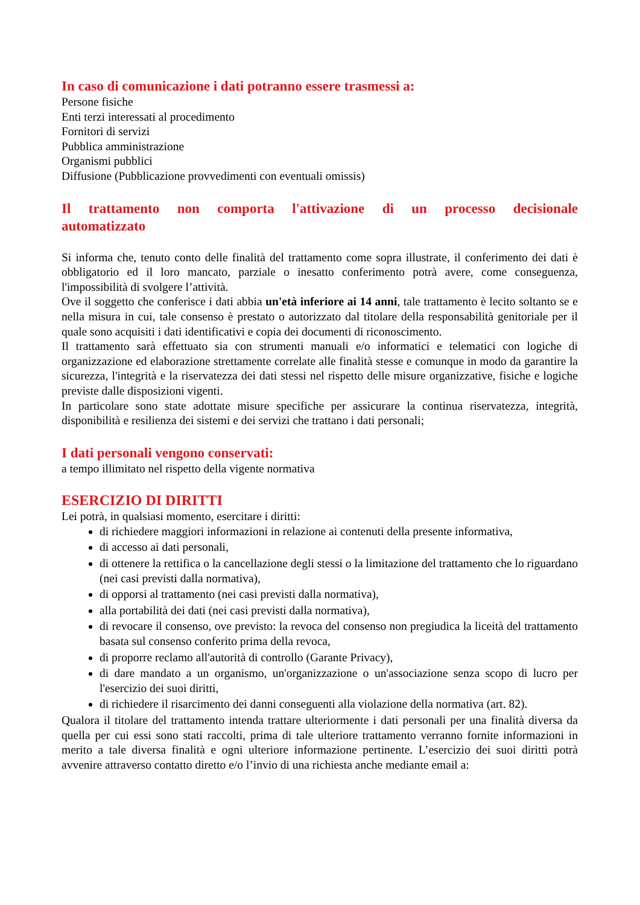In caso di comunicazione i dati potranno essere trasmessi a:
Persone fisiche
Enti terzi interessati al procedimento
Fornitori di servizi
Pubblica amministrazione
Organismi pubblici
Diffusione (Pubblicazione provvedimenti con eventuali omissis)
Il trattamento non comporta l'attivazione di un processo decisionale automatizzato
Si informa che, tenuto conto delle finalità del trattamento come sopra illustrate, il conferimento dei dati è obbligatorio ed il loro mancato, parziale o inesatto conferimento potrà avere, come conseguenza, l'impossibilità di svolgere l’attività.
Ove il soggetto che conferisce i dati abbia un'età inferiore ai 14 anni, tale trattamento è lecito soltanto se e nella misura in cui, tale consenso è prestato o autorizzato dal titolare della responsabilità genitoriale per il quale sono acquisiti i dati identificativi e copia dei documenti di riconoscimento.
Il trattamento sarà effettuato sia con strumenti manuali e/o informatici e telematici con logiche di organizzazione ed elaborazione strettamente correlate alle finalità stesse e comunque in modo da garantire la sicurezza, l'integrità e la riservatezza dei dati stessi nel rispetto delle misure organizzative, fisiche e logiche previste dalle disposizioni vigenti.
In particolare sono state adottate misure specifiche per assicurare la continua riservatezza, integrità, disponibilità e resilienza dei sistemi e dei servizi che trattano i dati personali;
I dati personali vengono conservati:
a tempo illimitato nel rispetto della vigente normativa
ESERCIZIO DI DIRITTI
Lei potrà, in qualsiasi momento, esercitare i diritti:
di richiedere maggiori informazioni in relazione ai contenuti della presente informativa,
di accesso ai dati personali,
di ottenere la rettifica o la cancellazione degli stessi o la limitazione del trattamento che lo riguardano (nei casi previsti dalla normativa),
di opporsi al trattamento (nei casi previsti dalla normativa),
alla portabilità dei dati (nei casi previsti dalla normativa),
di revocare il consenso, ove previsto: la revoca del consenso non pregiudica la liceità del trattamento basata sul consenso conferito prima della revoca,
di proporre reclamo all'autorità di controllo (Garante Privacy),
di dare mandato a un organismo, un'organizzazione o un'associazione senza scopo di lucro per l'esercizio dei suoi diritti,
di richiedere il risarcimento dei danni conseguenti alla violazione della normativa (art. 82).
Qualora il titolare del trattamento intenda trattare ulteriormente i dati personali per una finalità diversa da quella per cui essi sono stati raccolti, prima di tale ulteriore trattamento verranno fornite informazioni in merito a tale diversa finalità e ogni ulteriore informazione pertinente. L’esercizio dei suoi diritti potrà avvenire attraverso contatto diretto e/o l’invio di una richiesta anche mediante email a: